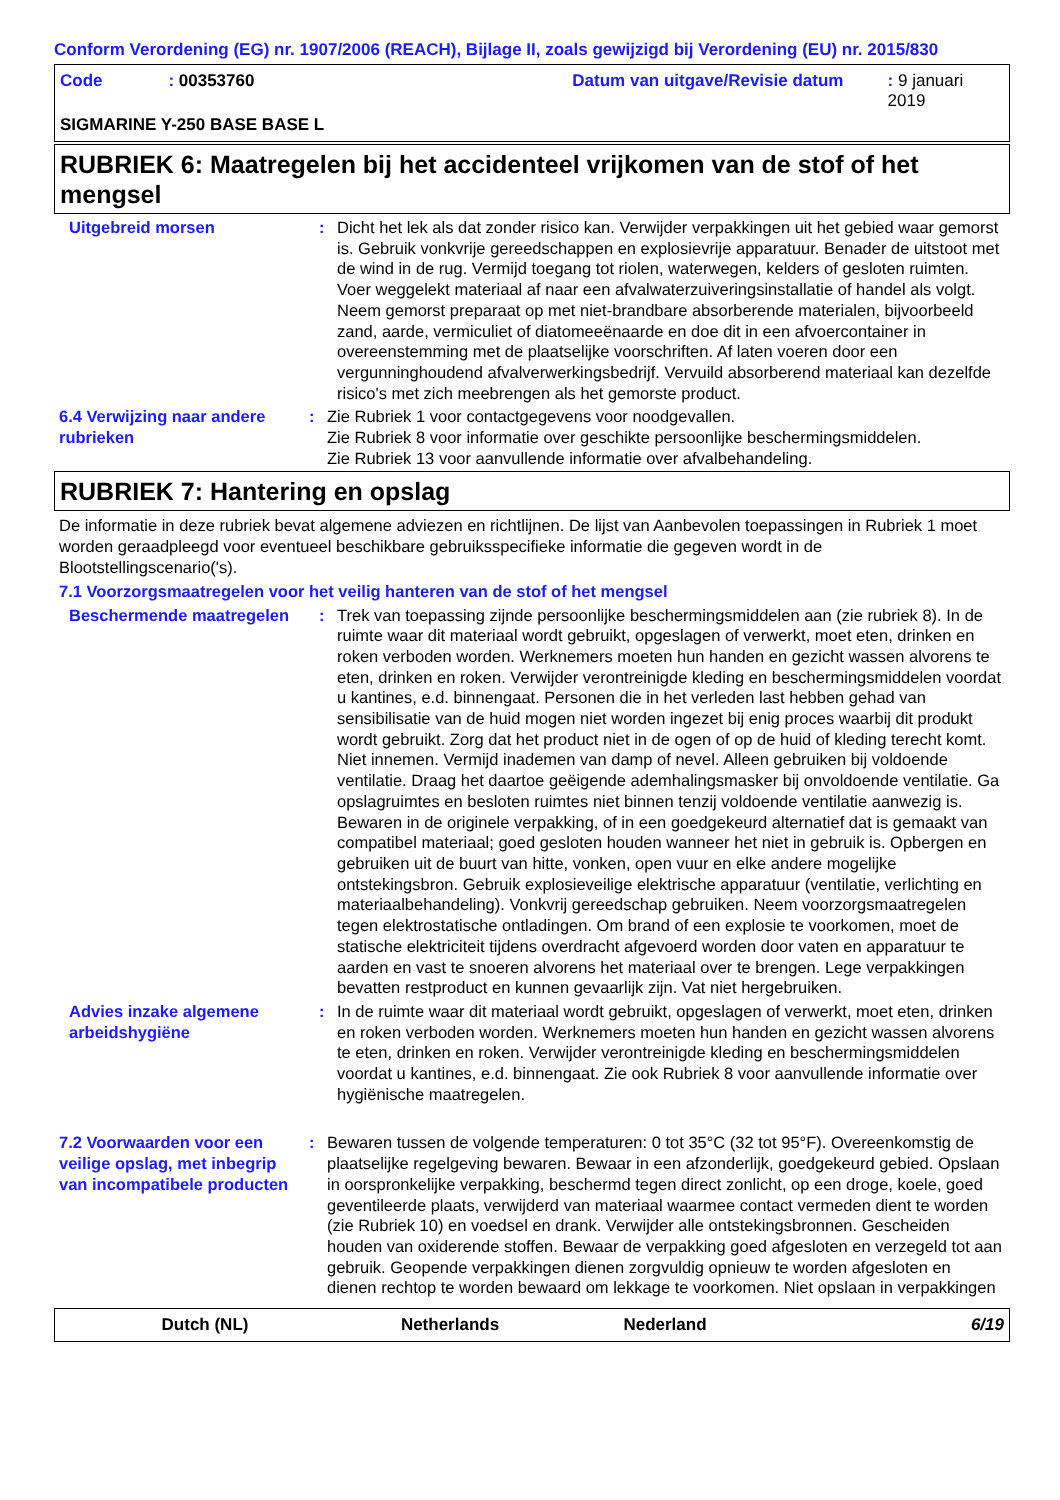Conform Verordening (EG) nr. 1907/2006 (REACH), Bijlage II, zoals gewijzigd bij Verordening (EU) nr. 2015/830
Code: 00353760 Datum van uitgave/Revisie datum: 9 januari 2019
SIGMARINE Y-250 BASE BASE L
RUBRIEK 6: Maatregelen bij het accidenteel vrijkomen van de stof of het mengsel
Uitgebreid morsen : Dicht het lek als dat zonder risico kan. Verwijder verpakkingen uit het gebied waar gemorst is. Gebruik vonkvrije gereedschappen en explosievrije apparatuur. Benader de uitstoot met de wind in de rug. Vermijd toegang tot riolen, waterwegen, kelders of gesloten ruimten. Voer weggelekt materiaal af naar een afvalwaterzuiveringsinstallatie of handel als volgt. Neem gemorst preparaat op met niet-brandbare absorberende materialen, bijvoorbeeld zand, aarde, vermiculiet of diatomeeënaarde en doe dit in een afvoercontainer in overeenstemming met de plaatselijke voorschriften. Af laten voeren door een vergunninghoudend afvalverwerkingsbedrijf. Vervuild absorberend materiaal kan dezelfde risico's met zich meebrengen als het gemorste product.
6.4 Verwijzing naar andere rubrieken
: Zie Rubriek 1 voor contactgegevens voor noodgevallen.
Zie Rubriek 8 voor informatie over geschikte persoonlijke beschermingsmiddelen.
Zie Rubriek 13 voor aanvullende informatie over afvalbehandeling.
RUBRIEK 7: Hantering en opslag
De informatie in deze rubriek bevat algemene adviezen en richtlijnen. De lijst van Aanbevolen toepassingen in Rubriek 1 moet worden geraadpleegd voor eventueel beschikbare gebruiksspecifieke informatie die gegeven wordt in de Blootstellingscenario('s).
7.1 Voorzorgsmaatregelen voor het veilig hanteren van de stof of het mengsel
Beschermende maatregelen : Trek van toepassing zijnde persoonlijke beschermingsmiddelen aan (zie rubriek 8). In de ruimte waar dit materiaal wordt gebruikt, opgeslagen of verwerkt, moet eten, drinken en roken verboden worden. Werknemers moeten hun handen en gezicht wassen alvorens te eten, drinken en roken. Verwijder verontreinigde kleding en beschermingsmiddelen voordat u kantines, e.d. binnengaat. Personen die in het verleden last hebben gehad van sensibilisatie van de huid mogen niet worden ingezet bij enig proces waarbij dit produkt wordt gebruikt. Zorg dat het product niet in de ogen of op de huid of kleding terecht komt. Niet innemen. Vermijd inademen van damp of nevel. Alleen gebruiken bij voldoende ventilatie. Draag het daartoe geëigende ademhalingsmasker bij onvoldoende ventilatie. Ga opslagruimtes en besloten ruimtes niet binnen tenzij voldoende ventilatie aanwezig is. Bewaren in de originele verpakking, of in een goedgekeurd alternatief dat is gemaakt van compatibel materiaal; goed gesloten houden wanneer het niet in gebruik is. Opbergen en gebruiken uit de buurt van hitte, vonken, open vuur en elke andere mogelijke ontstekingsbron. Gebruik explosieveilige elektrische apparatuur (ventilatie, verlichting en materiaalbehandeling). Vonkvrij gereedschap gebruiken. Neem voorzorgsmaatregelen tegen elektrostatische ontladingen. Om brand of een explosie te voorkomen, moet de statische elektriciteit tijdens overdracht afgevoerd worden door vaten en apparatuur te aarden en vast te snoeren alvorens het materiaal over te brengen. Lege verpakkingen bevatten restproduct en kunnen gevaarlijk zijn. Vat niet hergebruiken.
Advies inzake algemene arbeidshygiëne
: In de ruimte waar dit materiaal wordt gebruikt, opgeslagen of verwerkt, moet eten, drinken en roken verboden worden. Werknemers moeten hun handen en gezicht wassen alvorens te eten, drinken en roken. Verwijder verontreinigde kleding en beschermingsmiddelen voordat u kantines, e.d. binnengaat. Zie ook Rubriek 8 voor aanvullende informatie over hygiënische maatregelen.
7.2 Voorwaarden voor een veilige opslag, met inbegrip van incompatibele producten
: Bewaren tussen de volgende temperaturen: 0 tot 35°C (32 tot 95°F). Overeenkomstig de plaatselijke regelgeving bewaren. Bewaar in een afzonderlijk, goedgekeurd gebied. Opslaan in oorspronkelijke verpakking, beschermd tegen direct zonlicht, op een droge, koele, goed geventileerde plaats, verwijderd van materiaal waarmee contact vermeden dient te worden (zie Rubriek 10) en voedsel en drank. Verwijder alle ontstekingsbronnen. Gescheiden houden van oxiderende stoffen. Bewaar de verpakking goed afgesloten en verzegeld tot aan gebruik. Geopende verpakkingen dienen zorgvuldig opnieuw te worden afgesloten en dienen rechtop te worden bewaard om lekkage te voorkomen. Niet opslaan in verpakkingen
Dutch (NL) Netherlands Nederland 6/19